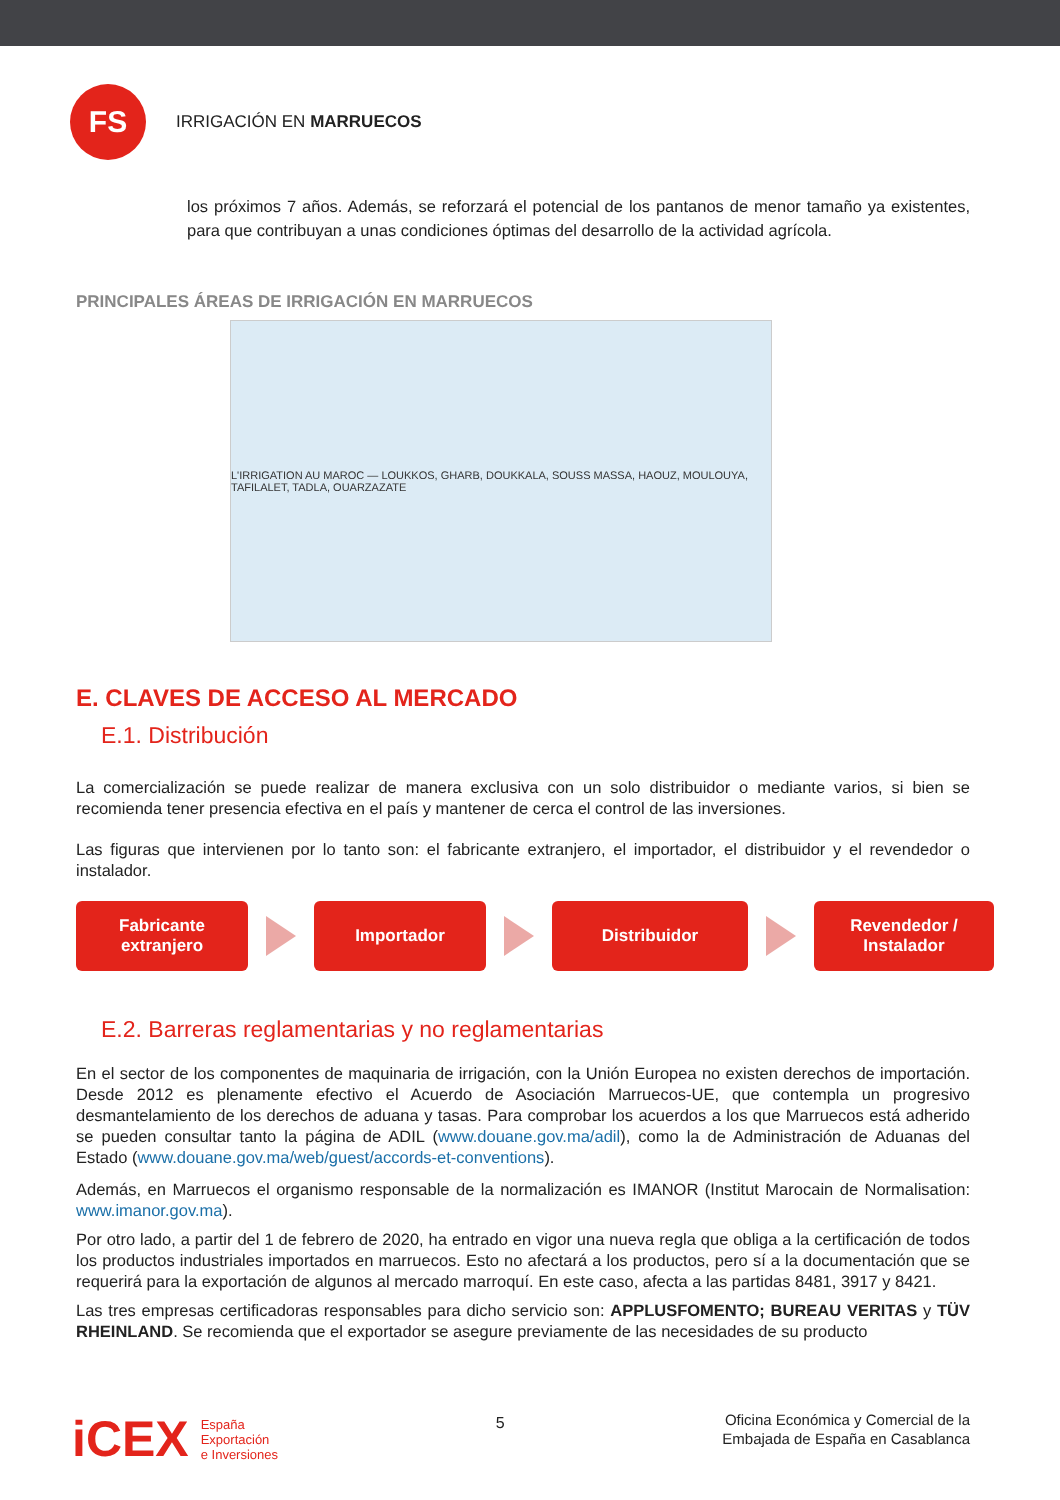FS
IRRIGACIÓN EN MARRUECOS
los próximos 7 años. Además, se reforzará el potencial de los pantanos de menor tamaño ya existentes, para que contribuyan a unas condiciones óptimas del desarrollo de la actividad agrícola.
PRINCIPALES ÁREAS DE IRRIGACIÓN EN MARRUECOS
L'IRRIGATION AU MAROC — LOUKKOS, GHARB, DOUKKALA, SOUSS MASSA, HAOUZ, MOULOUYA, TAFILALET, TADLA, OUARZAZATE
E. CLAVES DE ACCESO AL MERCADO
E.1. Distribución
La comercialización se puede realizar de manera exclusiva con un solo distribuidor o mediante varios, si bien se recomienda tener presencia efectiva en el país y mantener de cerca el control de las inversiones.
Las figuras que intervienen por lo tanto son: el fabricante extranjero, el importador, el distribuidor y el revendedor o instalador.
Fabricante extranjero
Importador Distribuidor
Revendedor /
Instalador
E.2. Barreras reglamentarias y no reglamentarias
En el sector de los componentes de maquinaria de irrigación, con la Unión Europea no existen derechos de importación. Desde 2012 es plenamente efectivo el Acuerdo de Asociación Marruecos-UE, que contempla un progresivo desmantelamiento de los derechos de aduana y tasas. Para comprobar los acuerdos a los que Marruecos está adherido se pueden consultar tanto la página de ADIL (www.douane.gov.ma/adil), como la de Administración de Aduanas del Estado (www.douane.gov.ma/web/guest/accords-et-conventions).
Además, en Marruecos el organismo responsable de la normalización es IMANOR (Institut Marocain de Normalisation: www.imanor.gov.ma).
Por otro lado, a partir del 1 de febrero de 2020, ha entrado en vigor una nueva regla que obliga a la certificación de todos los productos industriales importados en marruecos. Esto no afectará a los productos, pero sí a la documentación que se requerirá para la exportación de algunos al mercado marroquí. En este caso, afecta a las partidas 8481, 3917 y 8421.
Las tres empresas certificadoras responsables para dicho servicio son: APPLUSFOMENTO; BUREAU VERITAS y TÜV RHEINLAND. Se recomienda que el exportador se asegure previamente de las necesidades de su producto
iCEX España
Exportación
e Inversiones
5
Oficina Económica y Comercial de la
Embajada de España en Casablanca